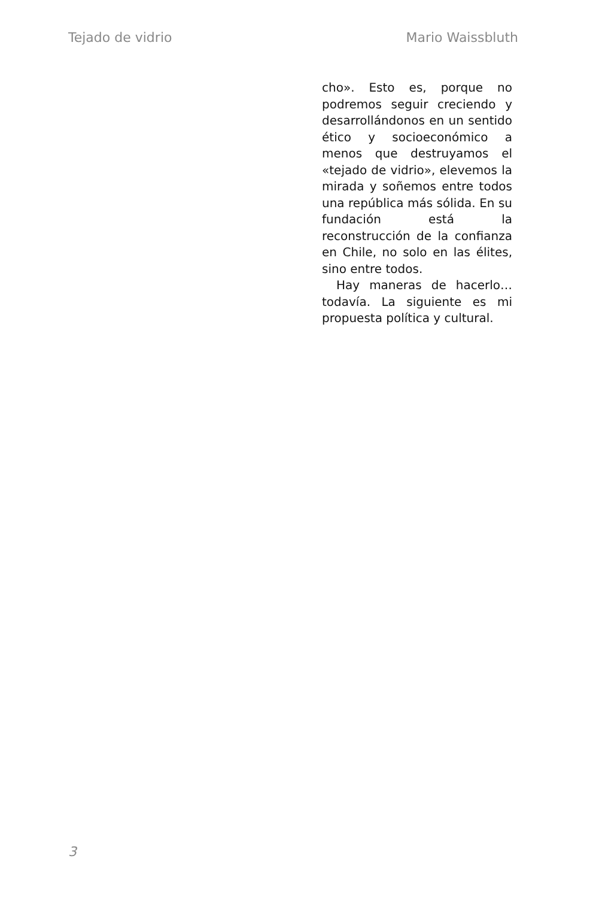Tejado de vidrio Mario Waissbluth
cho». Esto es, porque no podremos seguir creciendo y desarrollándonos en un sentido ético y socioeconómico a menos que destruyamos el «tejado de vidrio», elevemos la mirada y soñemos entre todos una república más sólida. En su fundación está la reconstrucción de la confianza en Chile, no solo en las élites, sino entre todos.
Hay maneras de hacerlo… todavía. La siguiente es mi propuesta política y cultural.
3